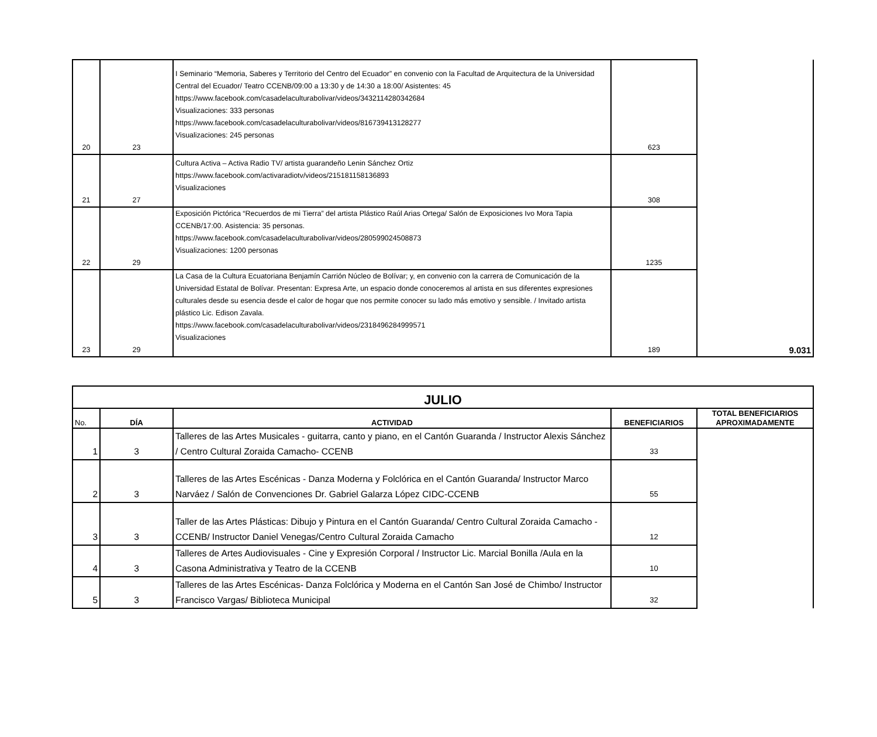| 20 | 23 | I Seminario “Memoria, Saberes y Territorio del Centro del Ecuador” en convenio con la Facultad de Arquitectura de la Universidad Central del Ecuador/ Teatro CCENB/09:00 a 13:30 y de 14:30 a 18:00/ Asistentes: 45 https://www.facebook.com/casadelaculturabolivar/videos/3432114280342684 Visualizaciones: 333 personas https://www.facebook.com/casadelaculturabolivar/videos/816739413128277 Visualizaciones: 245 personas | 623 | 9.031 |
| 21 | 27 | Cultura Activa – Activa Radio TV/ artista guarandeño Lenin Sánchez Ortiz https://www.facebook.com/activaradiotv/videos/215181158136893 Visualizaciones | 308 | |
| 22 | 29 | Exposición Pictórica “Recuerdos de mi Tierra” del artista Plástico Raúl Arias Ortega/ Salón de Exposiciones Ivo Mora Tapia CCENB/17:00. Asistencia: 35 personas. https://www.facebook.com/casadelaculturabolivar/videos/280599024508873 Visualizaciones: 1200 personas | 1235 | |
| 23 | 29 | La Casa de la Cultura Ecuatoriana Benjamín Carrión Núcleo de Bolívar; y, en convenio con la carrera de Comunicación de la Universidad Estatal de Bolívar. Presentan: Expresa Arte, un espacio donde conoceremos al artista en sus diferentes expresiones culturales desde su esencia desde el calor de hogar que nos permite conocer su lado más emotivo y sensible. / Invitado artista plástico Lic. Edison Zavala. https://www.facebook.com/casadelaculturabolivar/videos/2318496284999571 Visualizaciones | 189 | |
| JULIO | | | | |
| --- | --- | --- | --- | --- |
| No. | DÍA | ACTIVIDAD | BENEFICIARIOS | TOTAL BENEFICIARIOS APROXIMADAMENTE |
| 1 | 3 | Talleres de las Artes Musicales - guitarra, canto y piano, en el Cantón Guaranda / Instructor Alexis Sánchez / Centro Cultural Zoraida Camacho- CCENB | 33 | |
| 2 | 3 | Talleres de las Artes Escénicas - Danza Moderna y Folclórica en el Cantón Guaranda/ Instructor Marco Narváez / Salón de Convenciones Dr. Gabriel Galarza López CIDC-CCENB | 55 | |
| 3 | 3 | Taller de las Artes Plásticas: Dibujo y Pintura en el Cantón Guaranda/ Centro Cultural Zoraida Camacho - CCENB/ Instructor Daniel Venegas/Centro Cultural Zoraida Camacho | 12 | |
| 4 | 3 | Talleres de Artes Audiovisuales - Cine y Expresión Corporal / Instructor Lic. Marcial Bonilla /Aula en la Casona Administrativa y Teatro de la CCENB | 10 | |
| 5 | 3 | Talleres de las Artes Escénicas- Danza Folclórica y Moderna en el Cantón San José de Chimbo/ Instructor Francisco Vargas/ Biblioteca Municipal | 32 | |